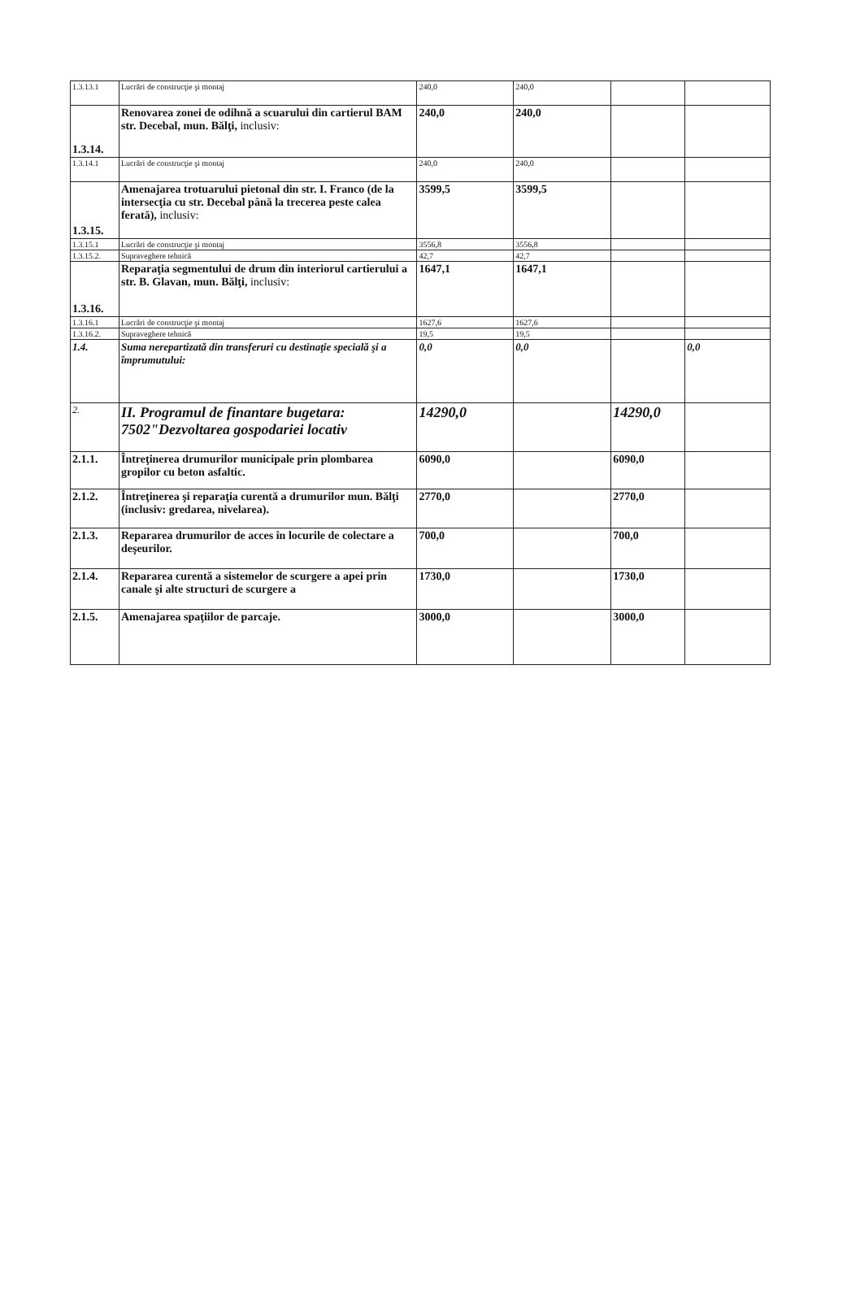| 1.3.13.1 | Lucrări de construcţie şi montaj | 240,0 | 240,0 | | |
| 1.3.14. | Renovarea zonei de odihnă a scuarului din cartierul BAM str. Decebal, mun. Bălţi, inclusiv: | 240,0 | 240,0 | | |
| 1.3.14.1 | Lucrări de construcţie şi montaj | 240,0 | 240,0 | | |
| 1.3.15. | Amenajarea trotuarului pietonal din str. I. Franco (de la intersecţia cu str. Decebal până la trecerea peste calea ferată), inclusiv: | 3599,5 | 3599,5 | | |
| 1.3.15.1 | Lucrări de construcţie şi montaj | 3556,8 | 3556,8 | | |
| 1.3.15.2. | Supraveghere tehnică | 42,7 | 42,7 | | |
| 1.3.16. | Reparaţia segmentului de drum din interiorul cartierului a str. B. Glavan, mun. Bălţi, inclusiv: | 1647,1 | 1647,1 | | |
| 1.3.16.1 | Lucrări de construcţie şi montaj | 1627,6 | 1627,6 | | |
| 1.3.16.2. | Supraveghere tehnică | 19,5 | 19,5 | | |
| 1.4. | Suma nerepartizată din transferuri cu destinaţie specială şi a împrumutului: | 0,0 | 0,0 | | 0,0 |
| 2. | II. Programul de finantare bugetara: 7502"Dezvoltarea gospodariei locativ | 14290,0 | | 14290,0 | |
| 2.1.1. | Întreţinerea drumurilor municipale prin plombarea gropilor cu beton asfaltic. | 6090,0 | | 6090,0 | |
| 2.1.2. | Întreţinerea şi reparaţia curentă a drumurilor mun. Bălţi (inclusiv: gredarea, nivelarea). | 2770,0 | | 2770,0 | |
| 2.1.3. | Repararea drumurilor de acces în locurile de colectare a deşeurilor. | 700,0 | | 700,0 | |
| 2.1.4. | Repararea curentă a sistemelor de scurgere a apei prin canale şi alte structuri de scurgere a | 1730,0 | | 1730,0 | |
| 2.1.5. | Amenajarea spaţiilor de parcaje. | 3000,0 | | 3000,0 | |